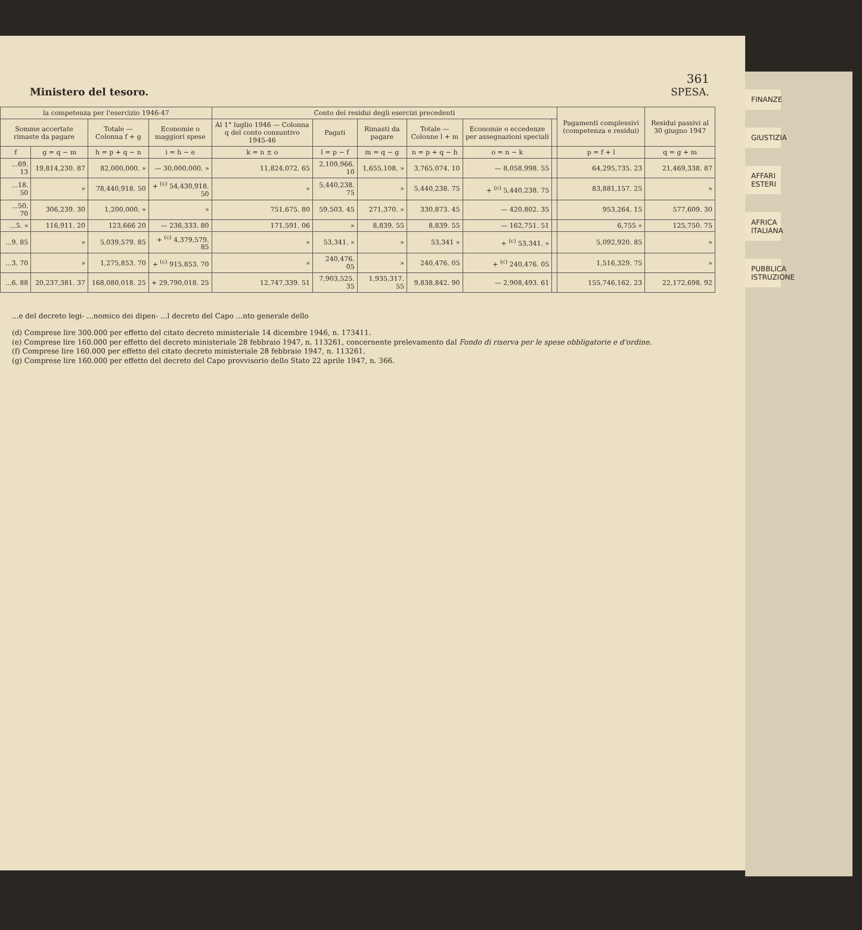361
Ministero del tesoro. SPESA.
| la competenza per l'esercizio 1946-47 | | | | Conto dei residui degli esercizi precedenti | | | | | | Pagamenti complessivi (competenza e residui) | Residui passivi al 30 giugno 1947 |
| --- | --- | --- | --- | --- | --- | --- | --- | --- | --- | --- | --- |
| Somme accertate rimaste da pagare | | Totale — Colonna f + g | Economie o maggiori spese | Al 1° luglio 1946 — Colonna q del conto consuntivo 1945-46 | Pagati | Rimasti da pagare | Totale — Colonne l + m | Economie o eccedenze per assegnazioni speciali | | | |
| f | g = q − m | h = p + q − n | i = h − e | k = n ± o | l = p − f | m = q − g | n = p + q − h | o = n − k | | p = f + l | q = g + m |
| ...69. 13 | 19,814,230. 87 | 82,000,000. » | — 30,000,000. » | 11,824,072. 65 | 2,109,966. 10 | 1,655,108. » | 3,765,074. 10 | — 8,058,998. 55 | | 64,295,735. 23 | 21,469,338. 87 |
| ...18. 50 | » | 78,440,918. 50 | + <sup>(c)</sup> 54,430,918. 50 | » | 5,440,238. 75 | » | 5,440,238. 75 | + <sup>(c)</sup> 5,440,238. 75 | | 83,881,157. 25 | » |
| ...50. 70 | 306,239. 30 | 1,200,000. » | » | 751,675. 80 | 59,503. 45 | 271,370. » | 330,873. 45 | — 420.802. 35 | | 953,264. 15 | 577,609. 30 |
| ...5. » | 116,911. 20 | 123,666 20 | — 236,333. 80 | 171,591. 06 | » | 8,839. 55 | 8,839. 55 | — 162,751. 51 | | 6,755 » | 125,750. 75 |
| ...9. 85 | » | 5,039,579. 85 | + <sup>(c)</sup> 4,379,579. 85 | » | 53,341. » | » | 53,341 » | + <sup>(c)</sup> 53,341. » | | 5,092,920. 85 | » |
| ...3. 70 | » | 1,275,853. 70 | + <sup>(c)</sup> 915,853. 70 | » | 240,476. 05 | » | 240,476. 05 | + <sup>(c)</sup> 240,476. 05 | | 1,516,329. 75 | » |
| ...6. 88 | 20,237,381. 37 | 168,080,018. 25 | + 29,790,018. 25 | 12,747,339. 51 | 7,903,525. 35 | 1,935,317. 55 | 9,838,842. 90 | — 2,908,493. 61 | | 155,746,162. 23 | 22,172,698. 92 |
...e del decreto legi- ...nomico dei dipen- ...l decreto del Capo ...nto generale dello
(d) Comprese lire 300.000 per effetto del citato decreto ministeriale 14 dicembre 1946, n. 173411.
(e) Comprese lire 160.000 per effetto del decreto ministeriale 28 febbraio 1947, n. 113261, concernente prelevamento dal Fondo di riserva per le spese obbligatorie e d'ordine.
(f) Comprese lire 160.000 per effetto del citato decreto ministeriale 28 febbraio 1947, n. 113261.
(g) Comprese lire 160.000 per effetto del decreto del Capo provvisorio dello Stato 22 aprile 1947, n. 366.
FINANZE
GIUSTIZIA
AFFARI ESTERI
AFRICA ITALIANA
PUBBLICA ISTRUZIONE